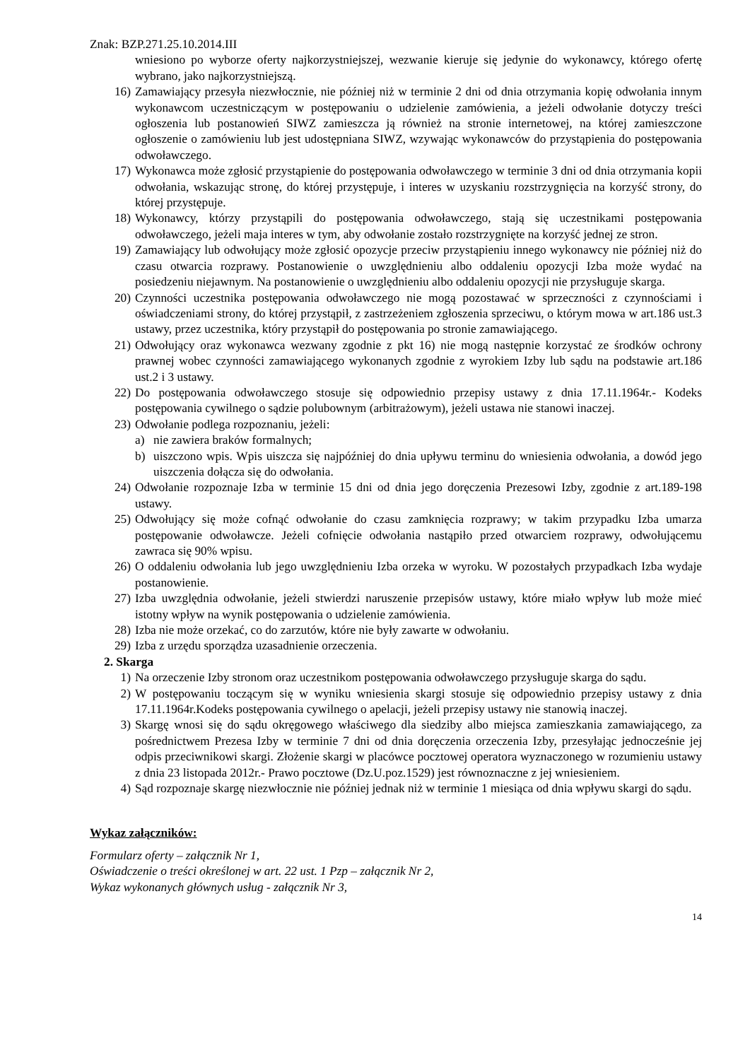Znak: BZP.271.25.10.2014.III
wniesiono po wyborze oferty najkorzystniejszej, wezwanie kieruje się jedynie do wykonawcy, którego ofertę wybrano, jako najkorzystniejszą.
16) Zamawiający przesyła niezwłocznie, nie później niż w terminie 2 dni od dnia otrzymania kopię odwołania innym wykonawcom uczestniczącym w postępowaniu o udzielenie zamówienia, a jeżeli odwołanie dotyczy treści ogłoszenia lub postanowień SIWZ zamieszcza ją również na stronie internetowej, na której zamieszczone ogłoszenie o zamówieniu lub jest udostępniana SIWZ, wzywając wykonawców do przystąpienia do postępowania odwoławczego.
17) Wykonawca może zgłosić przystąpienie do postępowania odwoławczego w terminie 3 dni od dnia otrzymania kopii odwołania, wskazując stronę, do której przystępuje, i interes w uzyskaniu rozstrzygnięcia na korzyść strony, do której przystępuje.
18) Wykonawcy, którzy przystąpili do postępowania odwoławczego, stają się uczestnikami postępowania odwoławczego, jeżeli maja interes w tym, aby odwołanie zostało rozstrzygnięte na korzyść jednej ze stron.
19) Zamawiający lub odwołujący może zgłosić opozycje przeciw przystąpieniu innego wykonawcy nie później niż do czasu otwarcia rozprawy. Postanowienie o uwzględnieniu albo oddaleniu opozycji Izba może wydać na posiedzeniu niejawnym. Na postanowienie o uwzględnieniu albo oddaleniu opozycji nie przysługuje skarga.
20) Czynności uczestnika postępowania odwoławczego nie mogą pozostawać w sprzeczności z czynnościami i oświadczeniami strony, do której przystąpił, z zastrzeżeniem zgłoszenia sprzeciwu, o którym mowa w art.186 ust.3 ustawy, przez uczestnika, który przystąpił do postępowania po stronie zamawiającego.
21) Odwołujący oraz wykonawca wezwany zgodnie z pkt 16) nie mogą następnie korzystać ze środków ochrony prawnej wobec czynności zamawiającego wykonanych zgodnie z wyrokiem Izby lub sądu na podstawie art.186 ust.2 i 3 ustawy.
22) Do postępowania odwoławczego stosuje się odpowiednio przepisy ustawy z dnia 17.11.1964r.- Kodeks postępowania cywilnego o sądzie polubownym (arbitrażowym), jeżeli ustawa nie stanowi inaczej.
23) Odwołanie podlega rozpoznaniu, jeżeli:
a) nie zawiera braków formalnych;
b) uiszczono wpis. Wpis uiszcza się najpóźniej do dnia upływu terminu do wniesienia odwołania, a dowód jego uiszczenia dołącza się do odwołania.
24) Odwołanie rozpoznaje Izba w terminie 15 dni od dnia jego doręczenia Prezesowi Izby, zgodnie z art.189-198 ustawy.
25) Odwołujący się może cofnąć odwołanie do czasu zamknięcia rozprawy; w takim przypadku Izba umarza postępowanie odwoławcze. Jeżeli cofnięcie odwołania nastąpiło przed otwarciem rozprawy, odwołującemu zawraca się 90% wpisu.
26) O oddaleniu odwołania lub jego uwzględnieniu Izba orzeka w wyroku. W pozostałych przypadkach Izba wydaje postanowienie.
27) Izba uwzględnia odwołanie, jeżeli stwierdzi naruszenie przepisów ustawy, które miało wpływ lub może mieć istotny wpływ na wynik postępowania o udzielenie zamówienia.
28) Izba nie może orzekać, co do zarzutów, które nie były zawarte w odwołaniu.
29) Izba z urzędu sporządza uzasadnienie orzeczenia.
2. Skarga
1) Na orzeczenie Izby stronom oraz uczestnikom postępowania odwoławczego przysługuje skarga do sądu.
2) W postępowaniu toczącym się w wyniku wniesienia skargi stosuje się odpowiednio przepisy ustawy z dnia 17.11.1964r.Kodeks postępowania cywilnego o apelacji, jeżeli przepisy ustawy nie stanowią inaczej.
3) Skargę wnosi się do sądu okręgowego właściwego dla siedziby albo miejsca zamieszkania zamawiającego, za pośrednictwem Prezesa Izby w terminie 7 dni od dnia doręczenia orzeczenia Izby, przesyłając jednocześnie jej odpis przeciwnikowi skargi. Złożenie skargi w placówce pocztowej operatora wyznaczonego w rozumieniu ustawy z dnia 23 listopada 2012r.- Prawo pocztowe (Dz.U.poz.1529) jest równoznaczne z jej wniesieniem.
4) Sąd rozpoznaje skargę niezwłocznie nie później jednak niż w terminie 1 miesiąca od dnia wpływu skargi do sądu.
Wykaz załączników:
Formularz oferty – załącznik Nr 1,
Oświadczenie o treści określonej w art. 22 ust. 1 Pzp – załącznik Nr 2,
Wykaz wykonanych głównych usług - załącznik Nr 3,
14